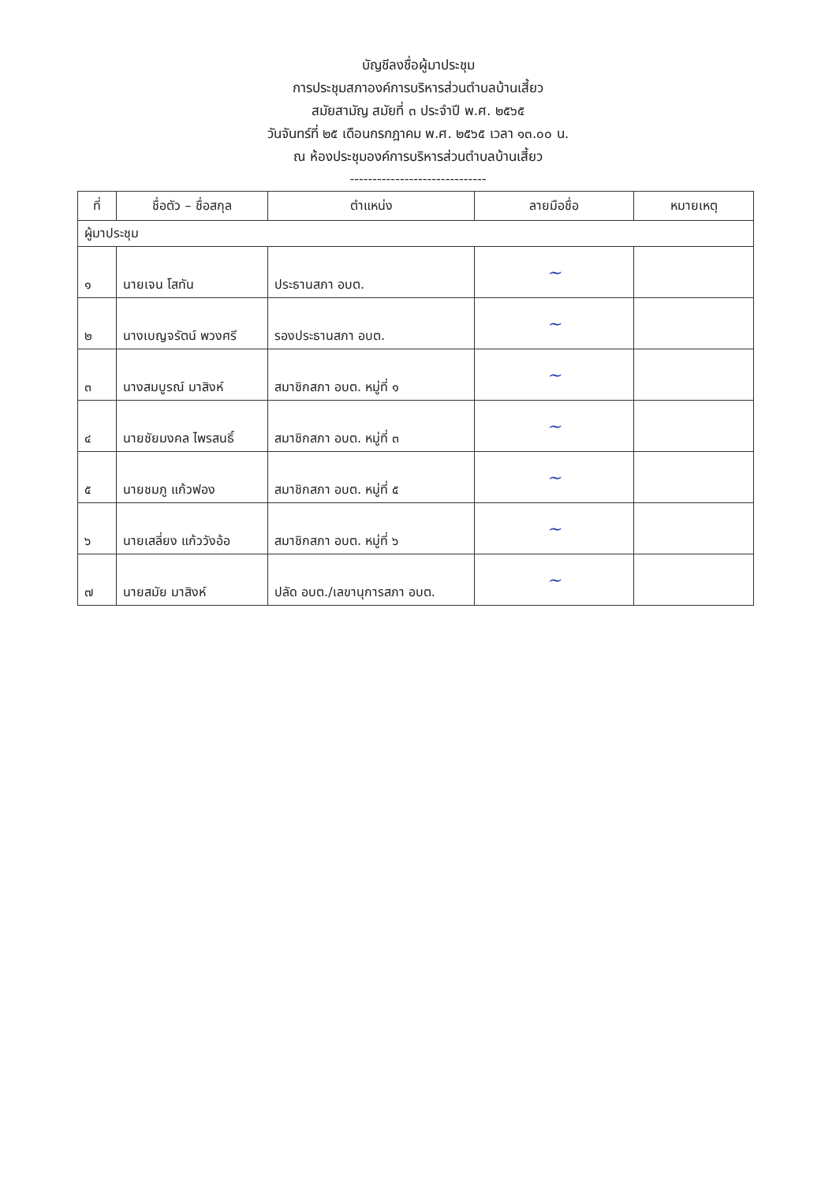บัญชีลงชื่อผู้มาประชุม
การประชุมสภาองค์การบริหารส่วนตำบลบ้านเสี้ยว
สมัยสามัญ สมัยที่ ๓ ประจำปี พ.ศ. ๒๕๖๕
วันจันทร์ที่ ๒๕ เดือนกรกฎาคม พ.ศ. ๒๕๖๕ เวลา ๑๓.๐๐ น.
ณ ห้องประชุมองค์การบริหารส่วนตำบลบ้านเสี้ยว
------------------------------
| ที่ | ชื่อตัว – ชื่อสกุล | ตำแหน่ง | ลายมือชื่อ | หมายเหตุ |
| --- | --- | --- | --- | --- |
| ผู้มาประชุม | | | | |
| ๑ | นายเจน โสทัน | ประธานสภา อบต. | ~ | |
| ๒ | นางเบญจรัตน์ พวงศรี | รองประธานสภา อบต. | ~ | |
| ๓ | นางสมบูรณ์ มาสิงห์ | สมาชิกสภา อบต. หมู่ที่ ๑ | ~ | |
| ๔ | นายชัยมงคล ไพรสนธิ์ | สมาชิกสภา อบต. หมู่ที่ ๓ | ~ | |
| ๕ | นายชมภู แก้วฟอง | สมาชิกสภา อบต. หมู่ที่ ๕ | ~ | |
| ๖ | นายเสลี่ยง แก้ววังอ้อ | สมาชิกสภา อบต. หมู่ที่ ๖ | ~ | |
| ๗ | นายสมัย มาสิงห์ | ปลัด อบต./เลขานุการสภา อบต. | ~ | |